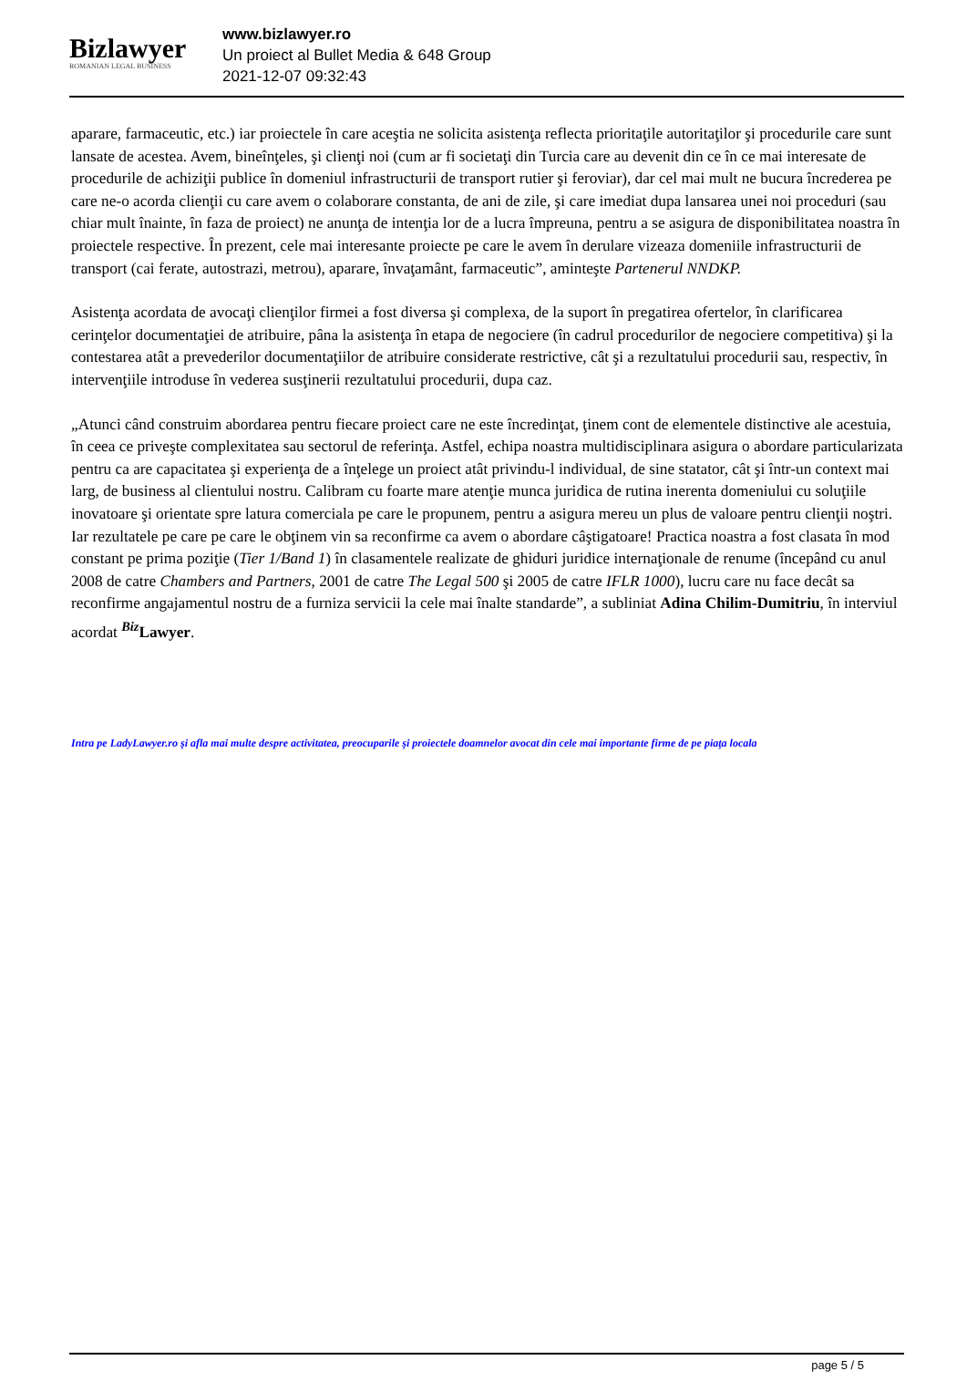Bizlawyer
ROMANIAN LEGAL BUSINESS
www.bizlawyer.ro
Un proiect al Bullet Media & 648 Group
2021-12-07 09:32:43
aparare, farmaceutic, etc.) iar proiectele în care aceştia ne solicita asistenţa reflecta prioritaţile autoritaţilor şi procedurile care sunt lansate de acestea. Avem, bineînţeles, şi clienţi noi (cum ar fi societaţi din Turcia care au devenit din ce în ce mai interesate de procedurile de achiziţii publice în domeniul infrastructurii de transport rutier şi feroviar), dar cel mai mult ne bucura încrederea pe care ne-o acorda clienţii cu care avem o colaborare constanta, de ani de zile, şi care imediat dupa lansarea unei noi proceduri (sau chiar mult înainte, în faza de proiect) ne anunţa de intenţia lor de a lucra împreuna, pentru a se asigura de disponibilitatea noastra în proiectele respective. În prezent, cele mai interesante proiecte pe care le avem în derulare vizeaza domeniile infrastructurii de transport (cai ferate, autostrazi, metrou), aparare, învaţamânt, farmaceutic”, aminteşte Partenerul NNDKP.
Asistenţa acordata de avocaţi clienţilor firmei a fost diversa şi complexa, de la suport în pregatirea ofertelor, în clarificarea cerinţelor documentaţiei de atribuire, pâna la asistenţa în etapa de negociere (în cadrul procedurilor de negociere competitiva) şi la contestarea atât a prevederilor documentaţiilor de atribuire considerate restrictive, cât şi a rezultatului procedurii sau, respectiv, în intervenţiile introduse în vederea susţinerii rezultatului procedurii, dupa caz.
„Atunci când construim abordarea pentru fiecare proiect care ne este încredinţat, ţinem cont de elementele distinctive ale acestuia, în ceea ce priveşte complexitatea sau sectorul de referinţa. Astfel, echipa noastra multidisciplinara asigura o abordare particularizata pentru ca are capacitatea şi experienţa de a înţelege un proiect atât privindu-l individual, de sine statator, cât şi într-un context mai larg, de business al clientului nostru. Calibram cu foarte mare atenţie munca juridica de rutina inerenta domeniului cu soluţiile inovatoare şi orientate spre latura comerciala pe care le propunem, pentru a asigura mereu un plus de valoare pentru clienţii noştri. Iar rezultatele pe care pe care le obţinem vin sa reconfirme ca avem o abordare câştigatoare! Practica noastra a fost clasata în mod constant pe prima poziţie (Tier 1/Band 1) în clasamentele realizate de ghiduri juridice internaţionale de renume (începând cu anul 2008 de catre Chambers and Partners, 2001 de catre The Legal 500 şi 2005 de catre IFLR 1000), lucru care nu face decât sa reconfirme angajamentul nostru de a furniza servicii la cele mai înalte standarde”, a subliniat Adina Chilim-Dumitriu, în interviul acordat <sup>Biz</sup>Lawyer.
Intra pe LadyLawyer.ro şi afla mai multe despre activitatea, preocuparile şi proiectele doamnelor avocat din cele mai importante firme de pe piaţa locala
page 5 / 5